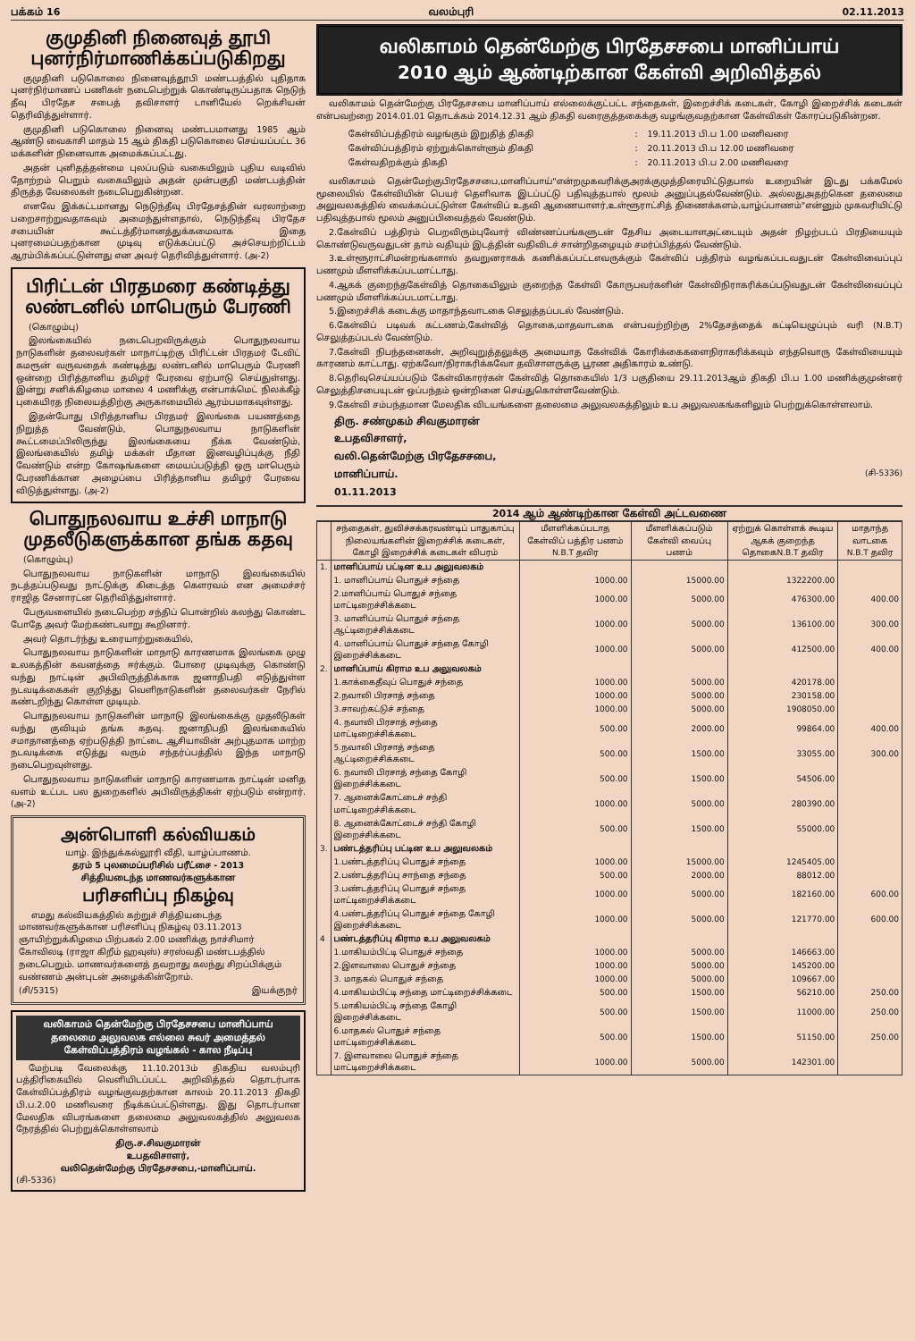பக்கம் 16 வலம்புரி 02.11.2013
குமுதினி நினைவுத் தூபி புனர்நிர்மாணிக்கப்படுகிறது
குமுதினி படுகொலை நினைவுத்தூபி மண்டபத்தில் புதிதாக புனர்நிர்மாணப் பணிகள் நடைபெற்றுக் கொண்டிருப்பதாக நெடுந் தீவு பிரதேச சபைத் தவிசாளர் டானியேல் றெக்சியன் தெரிவித்துள்ளார்.
குமுதினி படுகொலை நினைவு மண்டபமானது 1985 ஆம் ஆண்டு வைகாசி மாதம் 15 ஆம் திகதி படுகொலை செய்யப்பட்ட 36 மக்களின் நினைவாக அமைக்கப்பட்டது.
அதன் புனிதத்தன்மை புலப்படும் வகையிலும் புதிய வடிவில் தோற்றம் பெறும் வகையிலும் அதன் முன்பகுதி மண்டபத்தின் திருத்த வேலைகள் நடைபெறுகின்றன.
எனவே இக்கட்டமானது நெடுந்தீவு பிரதேசத்தின் வரலாற்றை பறைசாற்றுவதாகவும் அமைந்துள்ளதால், நெடுந்தீவு பிரதேச சபையின் கூட்டத்தீர்மானத்துக்கமைவாக இதை புனரமைப்பதற்கான முடிவு எடுக்கப்பட்டு அச்செயற்றிட்டம் ஆரம்பிக்கப்பட்டுள்ளது என அவர் தெரிவித்துள்ளார். (அ-2)
பிரிட்டன் பிரதமரை கண்டித்து லண்டனில் மாபெரும் பேரணி
(கொழும்பு)
இலங்கையில் நடைபெறவிருக்கும் பொதுநலவாய நாடுகளின் தலைவர்கள் மாநாட்டிற்கு பிரிட்டன் பிரதமர் டேவிட் கமரூன் வருவதைக் கண்டித்து லண்டனில் மாபெரும் பேரணி ஒன்றை பிரித்தானிய தமிழர் பேரவை ஏற்பாடு செய்துள்ளது. இன்று சனிக்கிழமை மாலை 4 மணிக்கு என்பாக்மெட் நிலக்கீழ் புகையிரத நிலையத்திற்கு அருகாமையில் ஆரம்பமாகவுள்ளது.
இதன்போது பிரித்தானிய பிரதமர் இலங்கை பயணத்தை நிறுத்த வேண்டும், பொதுநலவாய நாடுகளின் கூட்டமைப்பிலிருந்து இலங்கையை நீக்க வேண்டும், இலங்கையில் தமிழ் மக்கள் மீதான இனவழிப்புக்கு நீதி வேண்டும் என்ற கோஷங்களை மையப்படுத்தி ஒரு மாபெரும் பேரணிக்கான அழைப்பை பிரித்தானிய தமிழர் பேரவை விடுத்துள்ளது. (அ-2)
பொதுநலவாய உச்சி மாநாடு முதலீடுகளுக்கான தங்க கதவு
(கொழும்பு)
பொதுநலவாய நாடுகளின் மாநாடு இலங்கையில் நடத்தப்படுவது நாட்டுக்கு கிடைத்த கௌரவம் என அமைச்சர் ராஜித சேனாரட்ன தெரிவித்துள்ளார்.
பேருவளையில் நடைபெற்ற சந்திப் பொன்றில் கலந்து கொண்ட போதே அவர் மேற்கண்டவாறு கூறினார்.
அவர் தொடர்ந்து உரையாற்றுகையில்,
பொதுநலவாய நாடுகளின் மாநாடு காரணமாக இலங்கை முழு உலகத்தின் கவனத்தை ஈர்க்கும். போரை முடிவுக்கு கொண்டு வந்து நாட்டின் அபிவிருத்திக்காக ஜனாதிபதி எடுத்துள்ள நடவடிக்கைகள் குறித்து வெளிநாடுகளின் தலைவர்கள் நேரில் கண்டறிந்து கொள்ள முடியும்.
பொதுநலவாய நாடுகளின் மாநாடு இலங்கைக்கு முதலீடுகள் வந்து குவியும் தங்க கதவு. ஜனாதிபதி இலங்கையில் சமாதானத்தை ஏற்படுத்தி நாட்டை ஆசியாவின் அற்புதமாக மாற்ற நடவடிக்கை எடுத்து வரும் சந்தர்ப்பத்தில் இந்த மாநாடு நடைபெறவுள்ளது.
பொதுநலவாய நாடுகளின் மாநாடு காரணமாக நாட்டின் மனித வளம் உட்பட பல துறைகளில் அபிவிருத்திகள் ஏற்படும் என்றார். (அ-2)
அன்பொளி கல்வியகம்
யாழ். இந்துக்கல்லூரி வீதி, யாழ்ப்பாணம்.
தரம் 5 புலமைப்பரிசில் பரீட்சை - 2013
சித்தியடைந்த மாணவர்களுக்கான
பரிசளிப்பு நிகழ்வு
எமது கல்வியகத்தில் கற்றுச் சித்தியடைந்த மாணவர்களுக்கான பரிசளிப்பு நிகழ்வு 03.11.2013 ஞாயிற்றுக்கிழமை பிற்பகல் 2.00 மணிக்கு நாச்சிமார் கோவிலடி (ராஜா கிறீம் ஹவுஸ்) சரஸ்வதி மண்டபத்தில் நடைபெறும். மாணவர்களைத் தவறாது கலந்து சிறப்பிக்கும் வண்ணம் அன்புடன் அழைக்கின்றோம்.
(சி/5315) இயக்குநர்
வலிகாமம் தென்மேற்கு பிரதேசசபை மானிப்பாய்
தலைமை அலுவலக எல்லை சுவர் அமைத்தல்
கேள்விப்பத்திரம் வழங்கல் - கால நீடிப்பு
மேற்படி வேலைக்கு 11.10.2013ம் திகதிய வலம்புரி பத்திரிகையில் வெளியிடப்பட்ட அறிவித்தல் தொடர்பாக கேள்விப்பத்திரம் வழங்குவதற்கான காலம் 20.11.2013 திகதி பி.ப.2.00 மணிவரை நீடிக்கப்பட்டுள்ளது. இது தொடர்பான மேலதிக விபரங்களை தலைமை அலுவலகத்தில் அலுவலக நேரத்தில் பெற்றுக்கொள்ளலாம்
திரு.ச.சிவகுமாரன்
உபதவிசாளர்,
வலிதென்மேற்கு பிரதேசசபை,-மானிப்பாய்.
(சி-5336)
வலிகாமம் தென்மேற்கு பிரதேசசபை மானிப்பாய்
2010 ஆம் ஆண்டிற்கான கேள்வி அறிவித்தல்
வலிகாமம் தென்மேற்கு பிரதேசசபை மானிப்பாய் எல்லைக்குட்பட்ட சந்தைகள், இறைச்சிக் கடைகள், கோழி இறைச்சிக் கடைகள் என்பவற்றை 2014.01.01 தொடக்கம் 2014.12.31 ஆம் திகதி வரைகுத்தகைக்கு வழங்குவதற்கான கேள்விகள் கோரப்படுகின்றன.
| கேள்விப்பத்திரம் வழங்கும் இறுதித் திகதி | : | 19.11.2013 பி.ப 1.00 மணிவரை |
| கேள்விப்பத்திரம் ஏற்றுக்கொள்ளும் திகதி | : | 20.11.2013 பி.ப 12.00 மணிவரை |
| கேள்வதிறக்கும் திகதி | : | 20.11.2013 பி.ப 2.00 மணிவரை |
வலிகாமம் தென்மேற்குபிரதேசசபை,மானிப்பாய்"என்றமுகவரிக்குஅரக்குமுத்திரையிட்டுதபால் உறையின் இடது பக்கமேல் மூலையில் கேள்வியின் பெயர் தெளிவாக இடப்பட்டு பதிவுத்தபால் மூலம் அனுப்புதல்வேண்டும். அல்லதுஅதற்கென தலைமை அலுவலகத்தில் வைக்கப்பட்டுள்ள கேள்விப் உதவி ஆணையாளர்,உள்ளூராட்சித் திணைக்களம்,யாழ்ப்பாணம்"என்னும் முகவரியிட்டு பதிவுத்தபால் மூலம் அனுப்பிவைத்தல் வேண்டும்.
2.கேள்விப் பத்திரம் பெறவிரும்புவோர் விண்ணப்பங்களுடன் தேசிய அடையாளஅட்டையும் அதன் நிழற்படப் பிரதியையும் கொண்டுவருவதுடன் தாம் வதியும் இடத்தின் வதிவிடச் சான்றிதழையும் சமர்ப்பித்தல் வேண்டும்.
3.உள்ளூராட்சிமன்றங்களால் தவறுனராகக் கணிக்கப்பட்டஎவருக்கும் கேள்விப் பத்திரம் வழங்கப்படவதுடன் கேள்விவைப்புப் பணமும் மீளளிக்கப்படமாட்டாது.
4.ஆகக் குறைந்தகேள்வித் தொகையிலும் குறைந்த கேள்வி கோருபவர்களின் கேள்விநிராகரிக்கப்படுவதுடன் கேள்விவைப்புப் பணமும் மீளளிக்கப்படமாட்டாது.
5.இறைச்சிக் கடைக்கு மாதாந்தவாடகை செலுத்தப்படல் வேண்டும்.
6.கேள்விப் படிவக் கட்டணம்,கேள்வித் தொகை,மாதவாடகை என்பவற்றிற்கு 2%தேசத்தைக் கட்டியெழுப்பும் வரி (N.B.T) செலுத்தப்படல் வேண்டும்.
7.கேள்வி நிபந்தனைகள், அறிவுறுத்தலுக்கு அமையாத கேள்விக் கோரிக்கைகளைநிராகரிக்கவும் எந்தவொரு கேள்வியையும் காரணம் காட்டாது. ஏற்கவோ/நிராகரிக்கவோ தவிசாளருக்கு பூரண அதிகாரம் உண்டு.
8.தெரிவுசெய்யப்படும் கேள்விகாரர்கள் கேள்வித் தொகையில் 1/3 பகுதியை 29.11.2013ஆம் திகதி பி.ப 1.00 மணிக்குமுன்னர் செலுத்திசபையுடன் ஒப்பந்தம் ஒன்றினை செய்துகொள்ளவேண்டும்.
9.கேள்வி சம்பந்தமான மேலதிக விடயங்களை தலைமை அலுவலகத்திலும் உப அலுவலகங்களிலும் பெற்றுக்கொள்ளலாம்.
திரு. சண்முகம் சிவகுமாரன்
உபதவிசாளர்,
வலி.தென்மேற்கு பிரதேசசபை,
மானிப்பாய். (சி-5336)
01.11.2013
2014 ஆம் ஆண்டிற்கான கேள்வி அட்டவணை
| | சந்தைகள், துவிச்சக்கரவண்டிப் பாதுகாப்பு நிலையங்களின் இறைச்சிக் கடைகள், கோழி இறைச்சிக் கடைகள் விபரம் | மீளளிக்கப்படாத கேள்விப் பத்திர பணம் N.B.T தவிர | மீளளிக்கப்படும் கேள்வி வைப்பு பணம் | ஏற்றுக் கொள்ளக் கூடிய ஆகக் குறைந்த தொகைN.B.T தவிர | மாதாந்த வாடகை N.B.T தவிர |
| --- | --- | --- | --- | --- | --- |
| 1. | மானிப்பாய் பட்டின உப அலுவலகம் | | | | |
| | 1. மானிப்பாய் பொதுச் சந்தை | 1000.00 | 15000.00 | 1322200.00 | |
| | 2.மானிப்பாய் பொதுச் சந்தை மாட்டிறைச்சிக்கடை | 1000.00 | 5000.00 | 476300.00 | 400.00 |
| | 3. மானிப்பாய் பொதுச் சந்தை ஆட்டிறைச்சிக்கடை | 1000.00 | 5000.00 | 136100.00 | 300.00 |
| | 4. மானிப்பாய் பொதுச் சந்தை கோழி இறைச்சிக்கடை | 1000.00 | 5000.00 | 412500.00 | 400.00 |
| 2. | மானிப்பாய் கிராம உப அலுவலகம் | | | | |
| | 1.காக்கைதீவுப் பொதுச் சந்தை | 1000.00 | 5000.00 | 420178.00 | |
| | 2.நவாலி பிரசாத் சந்தை | 1000.00 | 5000.00 | 230158.00 | |
| | 3.சாவற்கட்டுச் சந்தை | 1000.00 | 5000.00 | 1908050.00 | |
| | 4. நவாலி பிரசாத் சந்தை மாட்டிறைச்சிக்கடை | 500.00 | 2000.00 | 99864.00 | 400.00 |
| | 5.நவாலி பிரசாத் சந்தை ஆட்டிறைச்சிக்கடை | 500.00 | 1500.00 | 33055.00 | 300.00 |
| | 6. நவாலி பிரசாத் சந்தை கோழி இறைச்சிக்கடை | 500.00 | 1500.00 | 54506.00 | |
| | 7. ஆனைக்கோட்டைச் சந்தி மாட்டிறைச்சிக்கடை | 1000.00 | 5000.00 | 280390.00 | |
| | 8. ஆனைக்கோட்டைச் சந்தி கோழி இறைச்சிக்கடை | 500.00 | 1500.00 | 55000.00 | |
| 3. | பண்டத்தரிப்பு பட்டின உப அலுவலகம் | | | | |
| | 1.பண்டத்தரிப்பு பொதுச் சந்தை | 1000.00 | 15000.00 | 1245405.00 | |
| | 2.பண்டத்தரிப்பு சாந்தை சந்தை | 500.00 | 2000.00 | 88012.00 | |
| | 3.பண்டத்தரிப்பு பொதுச் சந்தை மாட்டிறைச்சிக்கடை | 1000.00 | 5000.00 | 182160.00 | 600.00 |
| | 4.பண்டத்தரிப்பு பொதுச் சந்தை கோழி இறைச்சிக்கடை | 1000.00 | 5000.00 | 121770.00 | 600.00 |
| 4 | பண்டத்தரிப்பு கிராம உப அலுவலகம் | | | | |
| | 1.மாகியம்பிட்டி பொதுச் சந்தை | 1000.00 | 5000.00 | 146663.00 | |
| | 2.இளவாலை பொதுச் சந்தை | 1000.00 | 5000.00 | 145200.00 | |
| | 3. மாதகல் பொதுச் சந்தை | 1000.00 | 5000.00 | 109667.00 | |
| | 4.மாகியம்பிட்டி சந்தை மாட்டிறைச்சிக்கடை | 500.00 | 1500.00 | 56210.00 | 250.00 |
| | 5.மாகியம்பிட்டி சந்தை கோழி இறைச்சிக்கடை | 500.00 | 1500.00 | 11000.00 | 250.00 |
| | 6.மாதகல் பொதுச் சந்தை மாட்டிறைச்சிக்கடை | 500.00 | 1500.00 | 51150.00 | 250.00 |
| | 7. இளவாலை பொதுச் சந்தை மாட்டிறைச்சிக்கடை | 1000.00 | 5000.00 | 142301.00 | |